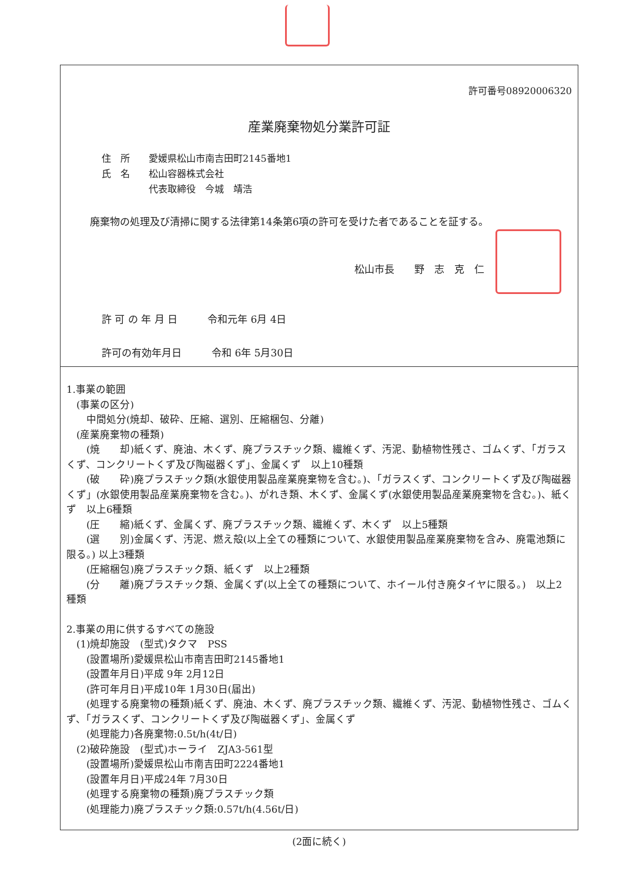許可番号08920006320
産業廃棄物処分業許可証
住　所　　愛媛県松山市南吉田町2145番地1
氏　名　　松山容器株式会社
　　　　　代表取締役　今城　靖浩
廃棄物の処理及び清掃に関する法律第14条第6項の許可を受けた者であることを証する。
松山市長　　野　志　克　仁
許 可 の 年 月 日　　　令和元年 6月 4日
許可の有効年月日　　　令和 6年 5月30日
1.事業の範囲
　(事業の区分)
　　中間処分(焼却、破砕、圧縮、選別、圧縮梱包、分離)
　(産業廃棄物の種類)
　　(焼　　却)紙くず、廃油、木くず、廃プラスチック類、繊維くず、汚泥、動植物性残さ、ゴムくず、「ガラスくず、コンクリートくず及び陶磁器くず」、金属くず　以上10種類
　　(破　　砕)廃プラスチック類(水銀使用製品産業廃棄物を含む。)、「ガラスくず、コンクリートくず及び陶磁器くず」(水銀使用製品産業廃棄物を含む。)、がれき類、木くず、金属くず(水銀使用製品産業廃棄物を含む。)、紙くず　以上6種類
　　(圧　　縮)紙くず、金属くず、廃プラスチック類、繊維くず、木くず　以上5種類
　　(選　　別)金属くず、汚泥、燃え殻(以上全ての種類について、水銀使用製品産業廃棄物を含み、廃電池類に限る。) 以上3種類
　　(圧縮梱包)廃プラスチック類、紙くず　以上2種類
　　(分　　離)廃プラスチック類、金属くず(以上全ての種類について、ホイール付き廃タイヤに限る。)　以上2種類
2.事業の用に供するすべての施設
　(1)焼却施設　(型式)タクマ　PSS
　　(設置場所)愛媛県松山市南吉田町2145番地1
　　(設置年月日)平成 9年 2月12日
　　(許可年月日)平成10年 1月30日(届出)
　　(処理する廃棄物の種類)紙くず、廃油、木くず、廃プラスチック類、繊維くず、汚泥、動植物性残さ、ゴムくず、「ガラスくず、コンクリートくず及び陶磁器くず」、金属くず
　　(処理能力)各廃棄物:0.5t/h(4t/日)
　(2)破砕施設　(型式)ホーライ　ZJA3-561型
　　(設置場所)愛媛県松山市南吉田町2224番地1
　　(設置年月日)平成24年 7月30日
　　(処理する廃棄物の種類)廃プラスチック類
　　(処理能力)廃プラスチック類:0.57t/h(4.56t/日)
(2面に続く)